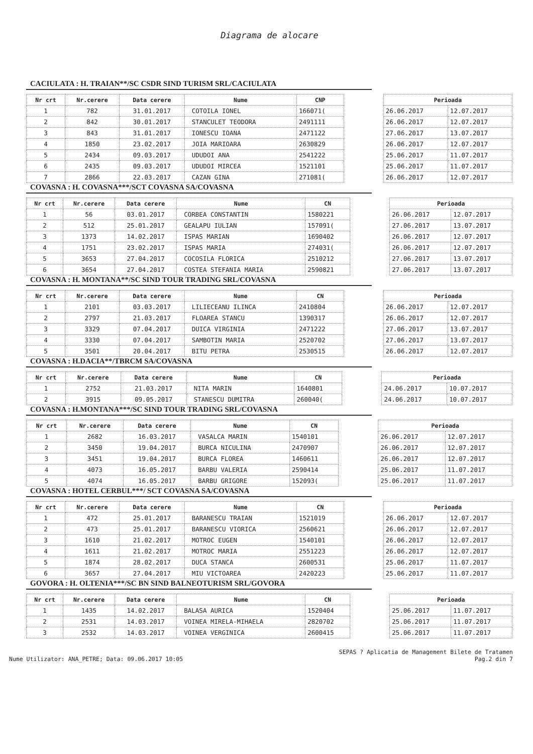Diagrama de alocare
CACIULATA : H. TRAIAN**/SC CSDR SIND TURISM SRL/CACIULATA
| Nr crt | Nr.cerere | Data cerere | Nume | CNP | | Perioada | |
| --- | --- | --- | --- | --- | --- | --- | --- |
| 1 | 782 | 31.01.2017 | COTOILA IONEL | 166071( | | 26.06.2017 | 12.07.2017 |
| 2 | 842 | 30.01.2017 | STANCULET TEODORA | 2491111 | | 26.06.2017 | 12.07.2017 |
| 3 | 843 | 31.01.2017 | IONESCU IOANA | 2471122 | | 27.06.2017 | 13.07.2017 |
| 4 | 1850 | 23.02.2017 | JOIA MARIOARA | 2630829 | | 26.06.2017 | 12.07.2017 |
| 5 | 2434 | 09.03.2017 | UDUDOI ANA | 2541222 | | 25.06.2017 | 11.07.2017 |
| 6 | 2435 | 09.03.2017 | UDUDOI MIRCEA | 1521101 | | 25.06.2017 | 11.07.2017 |
| 7 | 2866 | 22.03.2017 | CAZAN GINA | 271081( | | 26.06.2017 | 12.07.2017 |
COVASNA : H. COVASNA***/SCT COVASNA SA/COVASNA
| Nr crt | Nr.cerere | Data cerere | Nume | CN | | Perioada | |
| --- | --- | --- | --- | --- | --- | --- | --- |
| 1 | 56 | 03.01.2017 | CORBEA CONSTANTIN | 1580221 | | 26.06.2017 | 12.07.2017 |
| 2 | 512 | 25.01.2017 | GEALAPU IULIAN | 157091( | | 27.06.2017 | 13.07.2017 |
| 3 | 1373 | 14.02.2017 | ISPAS MARIAN | 1690402 | | 26.06.2017 | 12.07.2017 |
| 4 | 1751 | 23.02.2017 | ISPAS MARIA | 274031( | | 26.06.2017 | 12.07.2017 |
| 5 | 3653 | 27.04.2017 | COCOSILA FLORICA | 2510212 | | 27.06.2017 | 13.07.2017 |
| 6 | 3654 | 27.04.2017 | COSTEA STEFANIA MARIA | 2590821 | | 27.06.2017 | 13.07.2017 |
COVASNA : H. MONTANA**/SC SIND TOUR TRADING SRL/COVASNA
| Nr crt | Nr.cerere | Data cerere | Nume | CN | | Perioada | |
| --- | --- | --- | --- | --- | --- | --- | --- |
| 1 | 2101 | 03.03.2017 | LILIECEANU ILINCA | 2410804 | | 26.06.2017 | 12.07.2017 |
| 2 | 2797 | 21.03.2017 | FLOAREA STANCU | 1390317 | | 26.06.2017 | 12.07.2017 |
| 3 | 3329 | 07.04.2017 | DUICA VIRGINIA | 2471222 | | 27.06.2017 | 13.07.2017 |
| 4 | 3330 | 07.04.2017 | SAMBOTIN MARIA | 2520702 | | 27.06.2017 | 13.07.2017 |
| 5 | 3501 | 20.04.2017 | BITU PETRA | 2530515 | | 26.06.2017 | 12.07.2017 |
COVASNA : H.DACIA**/TBRCM SA/COVASNA
| Nr crt | Nr.cerere | Data cerere | Nume | CN | | Perioada | |
| --- | --- | --- | --- | --- | --- | --- | --- |
| 1 | 2752 | 21.03.2017 | NITA MARIN | 1640801 | | 24.06.2017 | 10.07.2017 |
| 2 | 3915 | 09.05.2017 | STANESCU DUMITRA | 260040( | | 24.06.2017 | 10.07.2017 |
COVASNA : H.MONTANA***/SC SIND TOUR TRADING SRL/COVASNA
| Nr crt | Nr.cerere | Data cerere | Nume | CN | | Perioada | |
| --- | --- | --- | --- | --- | --- | --- | --- |
| 1 | 2682 | 16.03.2017 | VASALCA MARIN | 1540101 | | 26.06.2017 | 12.07.2017 |
| 2 | 3450 | 19.04.2017 | BURCA NICULINA | 2470907 | | 26.06.2017 | 12.07.2017 |
| 3 | 3451 | 19.04.2017 | BURCA FLOREA | 1460611 | | 26.06.2017 | 12.07.2017 |
| 4 | 4073 | 16.05.2017 | BARBU VALERIA | 2590414 | | 25.06.2017 | 11.07.2017 |
| 5 | 4074 | 16.05.2017 | BARBU GRIGORE | 152093( | | 25.06.2017 | 11.07.2017 |
COVASNA : HOTEL CERBUL***/ SCT COVASNA SA/COVASNA
| Nr crt | Nr.cerere | Data cerere | Nume | CN | | Perioada | |
| --- | --- | --- | --- | --- | --- | --- | --- |
| 1 | 472 | 25.01.2017 | BARANESCU TRAIAN | 1521019 | | 26.06.2017 | 12.07.2017 |
| 2 | 473 | 25.01.2017 | BARANESCU VIORICA | 2560621 | | 26.06.2017 | 12.07.2017 |
| 3 | 1610 | 21.02.2017 | MOTROC EUGEN | 1540101 | | 26.06.2017 | 12.07.2017 |
| 4 | 1611 | 21.02.2017 | MOTROC MARIA | 2551223 | | 26.06.2017 | 12.07.2017 |
| 5 | 1874 | 28.02.2017 | DUCA STANCA | 2600531 | | 25.06.2017 | 11.07.2017 |
| 6 | 3657 | 27.04.2017 | MIU VICTOAREA | 2420223 | | 25.06.2017 | 11.07.2017 |
GOVORA : H. OLTENIA***/SC BN SIND BALNEOTURISM SRL/GOVORA
| Nr crt | Nr.cerere | Data cerere | Nume | CN | | Perioada | |
| --- | --- | --- | --- | --- | --- | --- | --- |
| 1 | 1435 | 14.02.2017 | BALASA AURICA | 1520404 | | 25.06.2017 | 11.07.2017 |
| 2 | 2531 | 14.03.2017 | VOINEA MIRELA-MIHAELA | 2820702 | | 25.06.2017 | 11.07.2017 |
| 3 | 2532 | 14.03.2017 | VOINEA VERGINICA | 2600415 | | 25.06.2017 | 11.07.2017 |
SEPAS ? Aplicatia de Management Bilete de Tratamen
Nume Utilizator: ANA_PETRE; Data: 09.06.2017 10:05 Pag.2 din 7